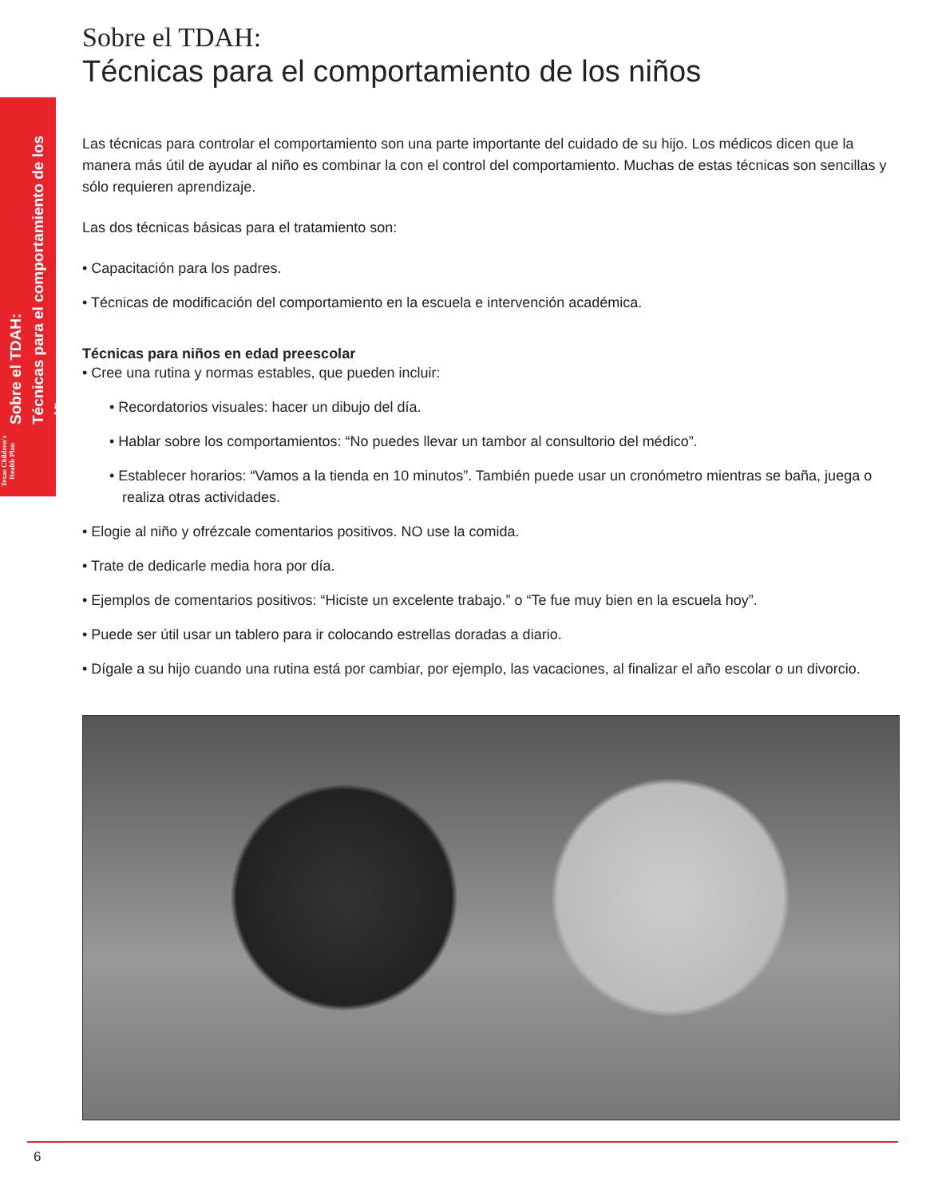Sobre el TDAH:
Técnicas para el comportamiento de los niños
Texas Children's Health Plan
Sobre el TDAH:
Técnicas para el comportamiento de los niños
Las técnicas para controlar el comportamiento son una parte importante del cuidado de su hijo. Los médicos dicen que la manera más útil de ayudar al niño es combinar la con el control del comportamiento. Muchas de estas técnicas son sencillas y sólo requieren aprendizaje.
Las dos técnicas básicas para el tratamiento son:
• Capacitación para los padres.
• Técnicas de modificación del comportamiento en la escuela e intervención académica.
Técnicas para niños en edad preescolar
• Cree una rutina y normas estables, que pueden incluir:
• Recordatorios visuales: hacer un dibujo del día.
• Hablar sobre los comportamientos: “No puedes llevar un tambor al consultorio del médico”.
• Establecer horarios: “Vamos a la tienda en 10 minutos”. También puede usar un cronómetro mientras se baña, juega o realiza otras actividades.
• Elogie al niño y ofrézcale comentarios positivos. NO use la comida.
• Trate de dedicarle media hora por día.
• Ejemplos de comentarios positivos: “Hiciste un excelente trabajo.” o “Te fue muy bien en la escuela hoy”.
• Puede ser útil usar un tablero para ir colocando estrellas doradas a diario.
• Dígale a su hijo cuando una rutina está por cambiar, por ejemplo, las vacaciones, al finalizar el año escolar o un divorcio.
6